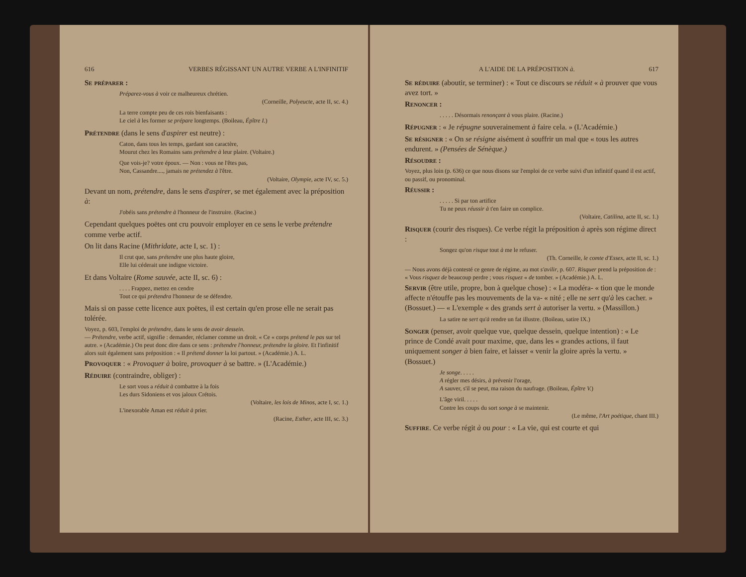616 VERBES RÉGISSANT UN AUTRE VERBE A L'INFINITIF
Se préparer :
Préparez-vous à voir ce malheureux chrétien.
(Corneille, Polyeucte, acte II, sc. 4.)
La terre compte peu de ces rois bienfaisants :
Le ciel à les former se prépare longtemps. (Boileau, Épître I.)
Prétendre (dans le sens d'aspirer est neutre) :
Caton, dans tous les temps, gardant son caractère,
Mourut chez les Romains sans prétendre à leur plaire. (Voltaire.)
Que vois-je? votre époux. — Non : vous ne l'êtes pas,
Non, Cassandre...., jamais ne prétendez à l'être.
(Voltaire, Olympie, acte IV, sc. 5.)
Devant un nom, prétendre, dans le sens d'aspirer, se met également avec la préposition à:
J'obéis sans prétendre à l'honneur de l'instruire. (Racine.)
Cependant quelques poëtes ont cru pouvoir employer en ce sens le verbe prétendre comme verbe actif.
On lit dans Racine (Mithridate, acte I, sc. 1) :
Il crut que, sans prétendre une plus haute gloire,
Elle lui céderait une indigne victoire.
Et dans Voltaire (Rome sauvée, acte II, sc. 6) :
. . . . Frappez, mettez en cendre
Tout ce qui prétendra l'honneur de se défendre.
Mais si on passe cette licence aux poëtes, il est certain qu'en prose elle ne serait pas tolérée.
Voyez, p. 603, l'emploi de prétendre, dans le sens de avoir dessein.
— Prétendre, verbe actif, signifie : demander, réclamer comme un droit. « Ce « corps prétend le pas sur tel autre. » (Académie.) On peut donc dire dans ce sens : prétendre l'honneur, prétendre la gloire. Et l'infinitif alors suit également sans préposition : « Il prétend donner la loi partout. » (Académie.) A. L.
Provoquer : « Provoquer à boire, provoquer à se battre. » (L'Académie.)
Réduire (contraindre, obliger) :
Le sort vous a réduit à combattre à la fois
Les durs Sidoniens et vos jaloux Crétois.
(Voltaire, les lois de Minos, acte I, sc. 1.)
L'inexorable Aman est réduit à prier.
(Racine, Esther, acte III, sc. 3.)
A L'AIDE DE LA PRÉPOSITION à. 617
Se réduire (aboutir, se terminer) : « Tout ce discours se réduit « à prouver que vous avez tort. »
Renoncer :
. . . . . Désormais renonçant à vous plaire. (Racine.)
Répugner : « Je répugne souverainement à faire cela. » (L'Académie.)
Se résigner : « On se résigne aisément à souffrir un mal que « tous les autres endurent. » (Pensées de Sénèque.)
Résoudre :
Voyez, plus loin (p. 636) ce que nous disons sur l'emploi de ce verbe suivi d'un infinitif quand il est actif, ou passif, ou pronominal.
Réussir :
. . . . . Si par ton artifice
Tu ne peux réussir à t'en faire un complice.
(Voltaire, Catilina, acte II, sc. 1.)
Risquer (courir des risques). Ce verbe régit la préposition à après son régime direct :
Songez qu'on risque tout à me le refuser.
(Th. Corneille, le comte d'Essex, acte II, sc. 1.)
— Nous avons déjà contesté ce genre de régime, au mot s'avilir, p. 607. Risquer prend la préposition de : « Vous risquez de beaucoup perdre ; vous risquez « de tomber. » (Académie.) A. L.
Servir (être utile, propre, bon à quelque chose) : « La modéra- « tion que le monde affecte n'étouffe pas les mouvements de la va- « nité ; elle ne sert qu'à les cacher. » (Bossuet.) — « L'exemple « des grands sert à autoriser la vertu. » (Massillon.)
La satire ne sert qu'à rendre un fat illustre. (Boileau, satire IX.)
Songer (penser, avoir quelque vue, quelque dessein, quelque intention) : « Le prince de Condé avait pour maxime, que, dans les « grandes actions, il faut uniquement songer à bien faire, et laisser « venir la gloire après la vertu. » (Bossuet.)
Je songe. . . . .
A régler mes désirs, à prévenir l'orage,
A sauver, s'il se peut, ma raison du naufrage. (Boileau, Épître V.)
L'âge viril. . . . .
Contre les coups du sort songe à se maintenir.
(Le même, l'Art poétique, chant III.)
Suffire. Ce verbe régit à ou pour : « La vie, qui est courte et qui